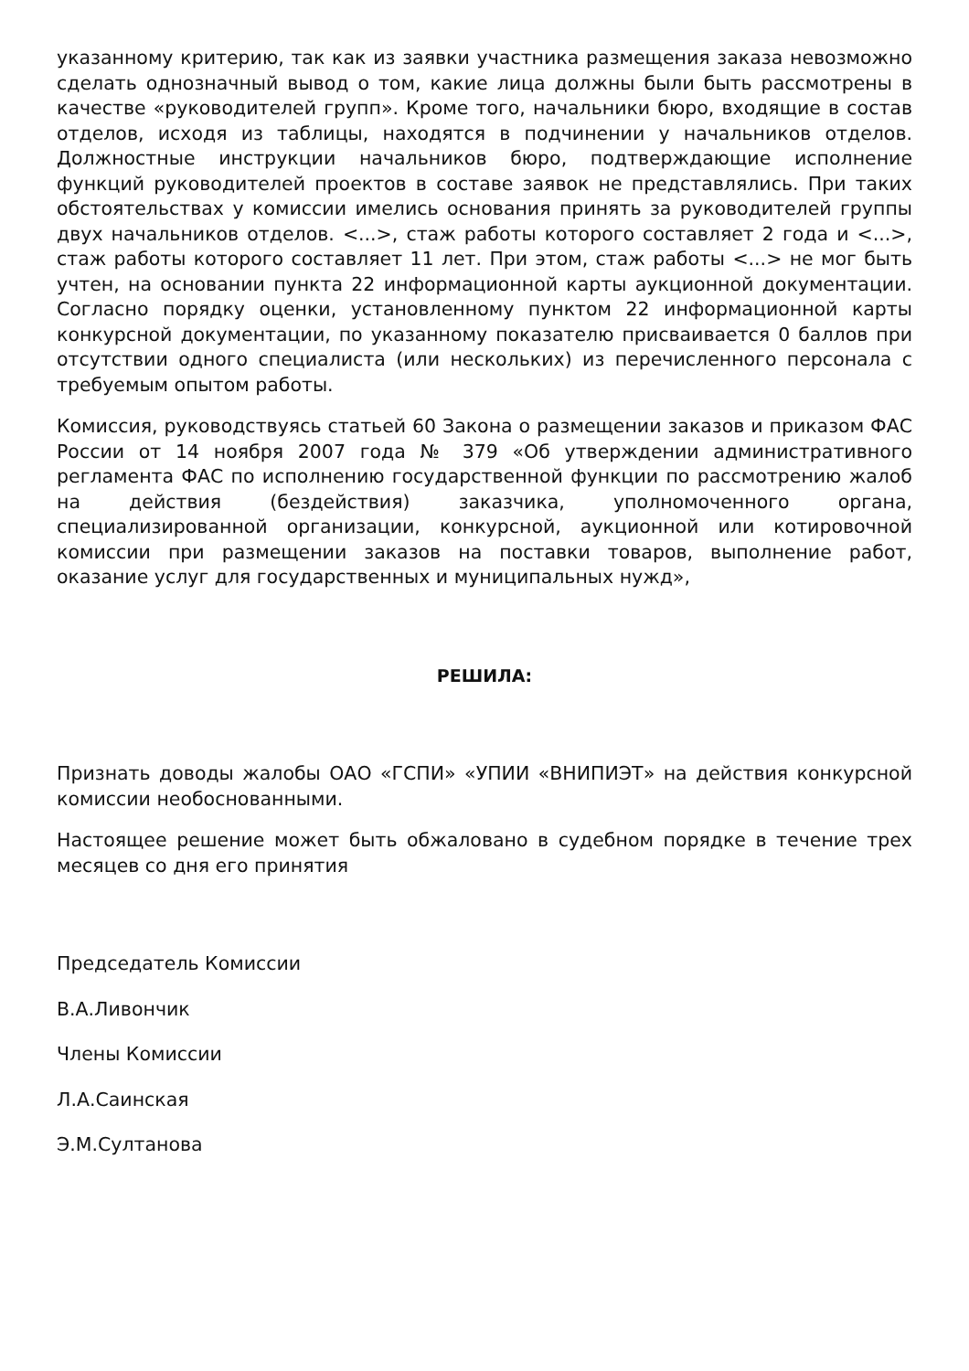указанному критерию, так как из заявки участника размещения заказа невозможно сделать однозначный вывод о том, какие лица должны были быть рассмотрены в качестве «руководителей групп». Кроме того, начальники бюро, входящие в состав отделов, исходя из таблицы, находятся в подчинении у начальников отделов. Должностные инструкции начальников бюро, подтверждающие исполнение функций руководителей проектов в составе заявок не представлялись. При таких обстоятельствах у комиссии имелись основания принять за руководителей группы двух начальников отделов. <...>, стаж работы которого составляет 2 года и <...>, стаж работы которого составляет 11 лет. При этом, стаж работы <...> не мог быть учтен, на основании пункта 22 информационной карты аукционной документации. Согласно порядку оценки, установленному пунктом 22 информационной карты конкурсной документации, по указанному показателю присваивается 0 баллов при отсутствии одного специалиста (или нескольких) из перечисленного персонала с требуемым опытом работы.
Комиссия, руководствуясь статьей 60 Закона о размещении заказов и приказом ФАС России от 14 ноября 2007 года № 379 «Об утверждении административного регламента ФАС по исполнению государственной функции по рассмотрению жалоб на действия (бездействия) заказчика, уполномоченного органа, специализированной организации, конкурсной, аукционной или котировочной комиссии при размещении заказов на поставки товаров, выполнение работ, оказание услуг для государственных и муниципальных нужд»,
РЕШИЛА:
Признать доводы жалобы ОАО «ГСПИ» «УПИИ «ВНИПИЭТ» на действия конкурсной комиссии необоснованными.
Настоящее решение может быть обжаловано в судебном порядке в течение трех месяцев со дня его принятия
Председатель Комиссии
В.А.Ливончик
Члены Комиссии
Л.А.Саинская
Э.М.Султанова